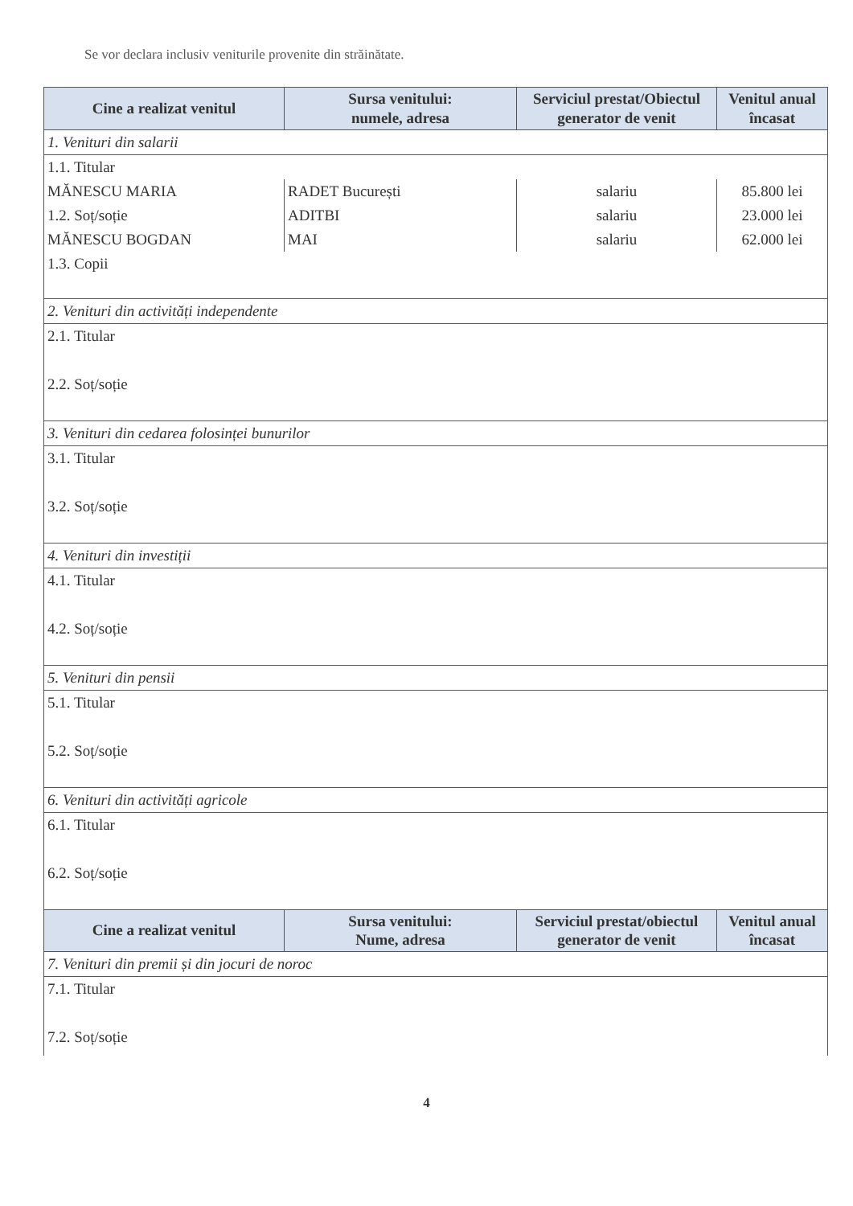Se vor declara inclusiv veniturile provenite din străinătate.
| Cine a realizat venitul | Sursa venitului: numele, adresa | Serviciul prestat/Obiectul generator de venit | Venitul anual încasat |
| --- | --- | --- | --- |
| 1. Venituri din salarii | | | |
| 1.1. Titular | | | |
| MĂNESCU MARIA | RADET București | salariu | 85.800 lei |
| 1.2. Soț/soție | ADITBI | salariu | 23.000 lei |
| MĂNESCU BOGDAN | MAI | salariu | 62.000 lei |
| 1.3. Copii | | | |
| 2. Venituri din activități independente | | | |
| 2.1. Titular | | | |
| 2.2. Soț/soție | | | |
| 3. Venituri din cedarea folosinței bunurilor | | | |
| 3.1. Titular | | | |
| 3.2. Soț/soție | | | |
| 4. Venituri din investiții | | | |
| 4.1. Titular | | | |
| 4.2. Soț/soție | | | |
| 5. Venituri din pensii | | | |
| 5.1. Titular | | | |
| 5.2. Soț/soție | | | |
| 6. Venituri din activități agricole | | | |
| 6.1. Titular | | | |
| 6.2. Soț/soție | | | |
| Cine a realizat venitul | Sursa venitului: Nume, adresa | Serviciul prestat/obiectul generator de venit | Venitul anual încasat |
| 7. Venituri din premii și din jocuri de noroc | | | |
| 7.1. Titular | | | |
| 7.2. Soț/soție | | | |
4